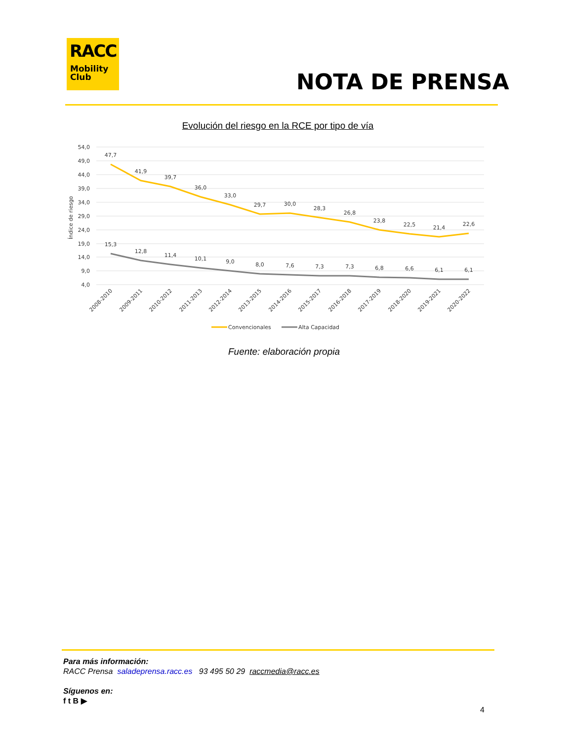RACC
Mobility
Club
NOTA DE PRENSA
Evolución del riesgo en la RCE por tipo de vía
54,0
49,0
44,0
39,0
34,0
29,0
24,0
19,0
14,0
9,0
4,0
Índice de riesgo
47,7
41,9
39,7
36,0
33,0
29,7
30,0
28,3
26,8
23,8
22,5
21,4
22,6
15,3
12,8
11,4
10,1
9,0
8,0
7,6
7,3
7,3
6,8
6,6
6,1
6,1
2008-2010
2009-2011
2010-2012
2011-2013
2012-2014
2013-2015
2014-2016
2015-2017
2016-2018
2017-2019
2018-2020
2019-2021
2020-2022
Convencionales
Alta Capacidad
Fuente: elaboración propia
Para más información:
RACC Prensa saladeprensa.racc.es 93 495 50 29 raccmedia@racc.es
Síguenos en:
f t B ▶
4